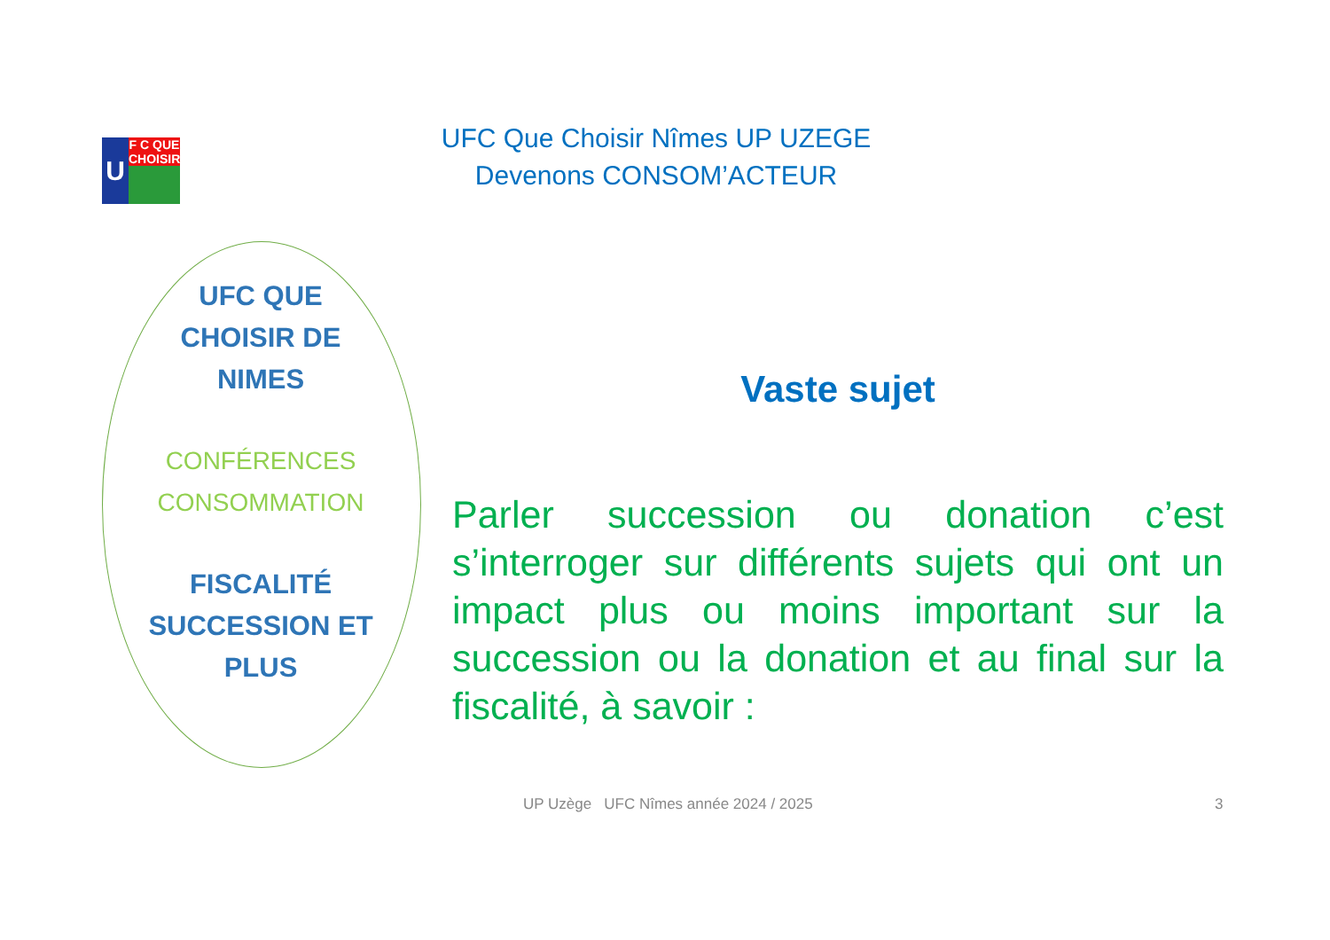U F C QUE CHOISIR
UFC Que Choisir Nîmes UP UZEGE
Devenons CONSOM’ACTEUR
UFC QUE
CHOISIR DE
NIMES
CONFÉRENCES
CONSOMMATION
FISCALITÉ
SUCCESSION ET
PLUS
Vaste sujet
Parler succession ou donation c’est s’interroger sur différents sujets qui ont un impact plus ou moins important sur la succession ou la donation et au final sur la fiscalité, à savoir :
UP Uzège UFC Nîmes année 2024 / 2025
3